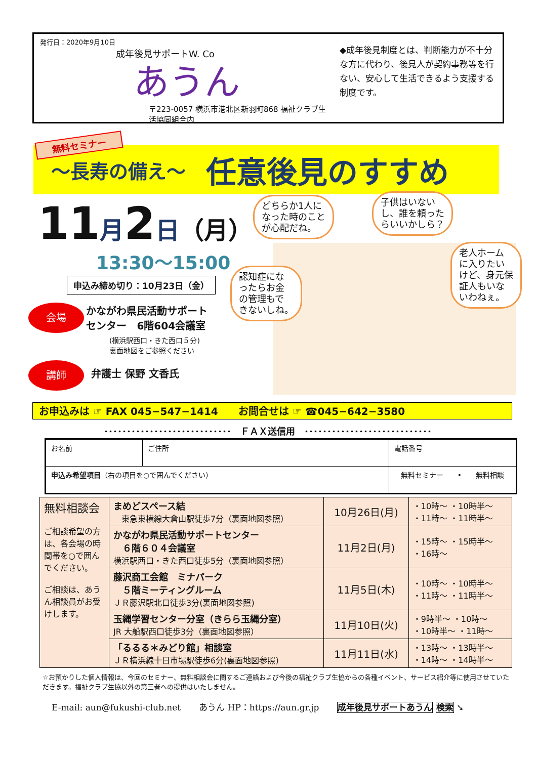発行日：2020年9月10日
成年後見サポートW. Co
あうん
〒223-0057 横浜市港北区新羽町868 福祉クラブ生活協同組合内
◆成年後見制度とは、判断能力が不十分な方に代わり、後見人が契約事務等を行ない、安心して生活できるよう支援する制度です。
〜長寿の備え〜 任意後見のすすめ
無料セミナー
11月2日（月）
13:30〜15:00
申込み締め切り：10月23日（金）
会場 かながわ県民活動サポート
センター　6階604会議室
(横浜駅西口・きた西口５分)
裏面地図をご参照ください
講師 弁護士 保野 文香氏
どちらか1人に
なった時のこと
が心配だね。
子供はいない
し、誰を頼った
らいいかしら？
認知症にな
ったらお金
の管理もで
きないしね。
老人ホーム
に入りたい
けど、身元保
証人もいな
いわねぇ。
お申込みは ☞ FAX 045−547−1414　　お問合せは ☞ ☎045−642−3580
････････････････････････････　ＦＡＸ送信用　････････････････････････････
| お名前 | ご住所 | | 電話番号 |
| 申込み希望項目 （右の項目を○で囲んでください） | | 無料セミナー • 無料相談 | |
| 無料相談会 ご相談希望の方は、各会場の時間帯を○で囲んでください。 ご相談は、あうん相談員がお受けします。 | まめどスペース結 東急東横線大倉山駅徒歩7分（裏面地図参照） | 10月26日(月) | ・10時〜 ・10時半〜 ・11時〜 ・11時半〜 |
| | かながわ県民活動サポートセンター ６階６０４会議室 横浜駅西口・きた西口徒歩5分（裏面地図参照） | 11月2日(月) | ・15時〜 ・15時半〜 ・16時〜 |
| | 藤沢商工会館 ミナパーク ５階ミーティングルーム ＪＲ藤沢駅北口徒歩3分(裏面地図参照) | 11月5日(木) | ・10時〜 ・10時半〜 ・11時〜 ・11時半〜 |
| | 玉縄学習センター分室（きらら玉縄分室） JR 大船駅西口徒歩3分（裏面地図参照） | 11月10日(火) | ・9時半〜 ・10時〜 ・10時半〜 ・11時〜 |
| | 「るるる＊みどり館」相談室 ＪＲ横浜線十日市場駅徒歩6分(裏面地図参照) | 11月11日(水) | ・13時〜 ・13時半〜 ・14時〜 ・14時半〜 |
☆お預かりした個人情報は、今回のセミナー、無料相談会に関するご連絡および今後の福祉クラブ生協からの各種イベント、サービス紹介等に使用させていただきます。福祉クラブ生協以外の第三者への提供はいたしません。
E-mail: aun@fukushi-club.net あうん HP：https://aun.gr.jp 成年後見サポートあうん 検索 ➘